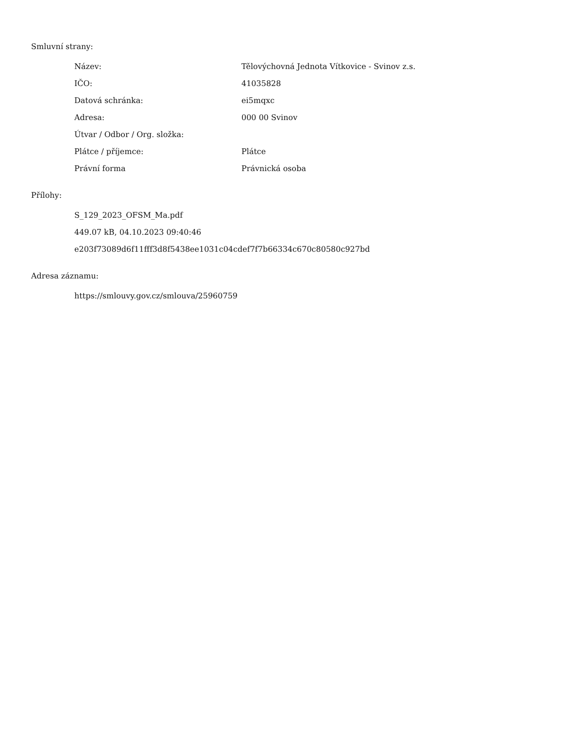Smluvní strany:
| Název: | Tělovýchovná Jednota Vítkovice - Svinov z.s. |
| IČO: | 41035828 |
| Datová schránka: | ei5mqxc |
| Adresa: | 000 00 Svinov |
| Útvar / Odbor / Org. složka: | |
| Plátce / příjemce: | Plátce |
| Právní forma | Právnická osoba |
Přílohy:
S_129_2023_OFSM_Ma.pdf
449.07 kB, 04.10.2023 09:40:46
e203f73089d6f11fff3d8f5438ee1031c04cdef7f7b66334c670c80580c927bd
Adresa záznamu:
https://smlouvy.gov.cz/smlouva/25960759